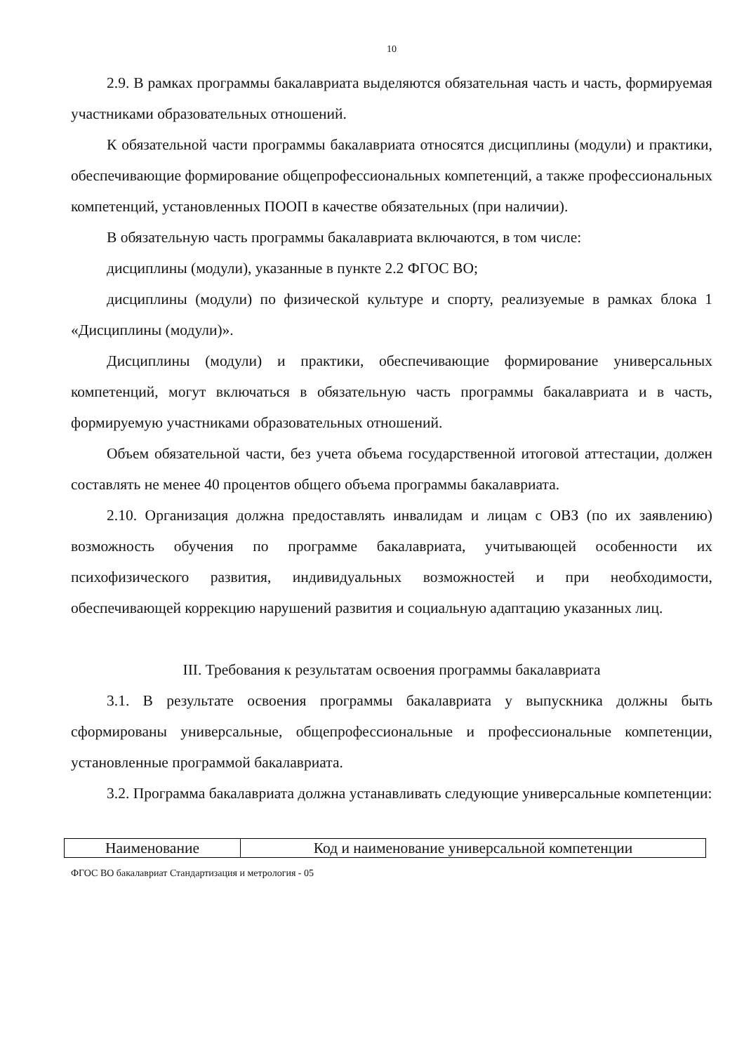10
2.9. В рамках программы бакалавриата выделяются обязательная часть и часть, формируемая участниками образовательных отношений.
К обязательной части программы бакалавриата относятся дисциплины (модули) и практики, обеспечивающие формирование общепрофессиональных компетенций, а также профессиональных компетенций, установленных ПООП в качестве обязательных (при наличии).
В обязательную часть программы бакалавриата включаются, в том числе:
дисциплины (модули), указанные в пункте 2.2 ФГОС ВО;
дисциплины (модули) по физической культуре и спорту, реализуемые в рамках блока 1 «Дисциплины (модули)».
Дисциплины (модули) и практики, обеспечивающие формирование универсальных компетенций, могут включаться в обязательную часть программы бакалавриата и в часть, формируемую участниками образовательных отношений.
Объем обязательной части, без учета объема государственной итоговой аттестации, должен составлять не менее 40 процентов общего объема программы бакалавриата.
2.10. Организация должна предоставлять инвалидам и лицам с ОВЗ (по их заявлению) возможность обучения по программе бакалавриата, учитывающей особенности их психофизического развития, индивидуальных возможностей и при необходимости, обеспечивающей коррекцию нарушений развития и социальную адаптацию указанных лиц.
III. Требования к результатам освоения программы бакалавриата
3.1. В результате освоения программы бакалавриата у выпускника должны быть сформированы универсальные, общепрофессиональные и профессиональные компетенции, установленные программой бакалавриата.
3.2. Программа бакалавриата должна устанавливать следующие универсальные компетенции:
| Наименование | Код и наименование универсальной компетенции |
ФГОС ВО бакалавриат Стандартизация и метрология - 05